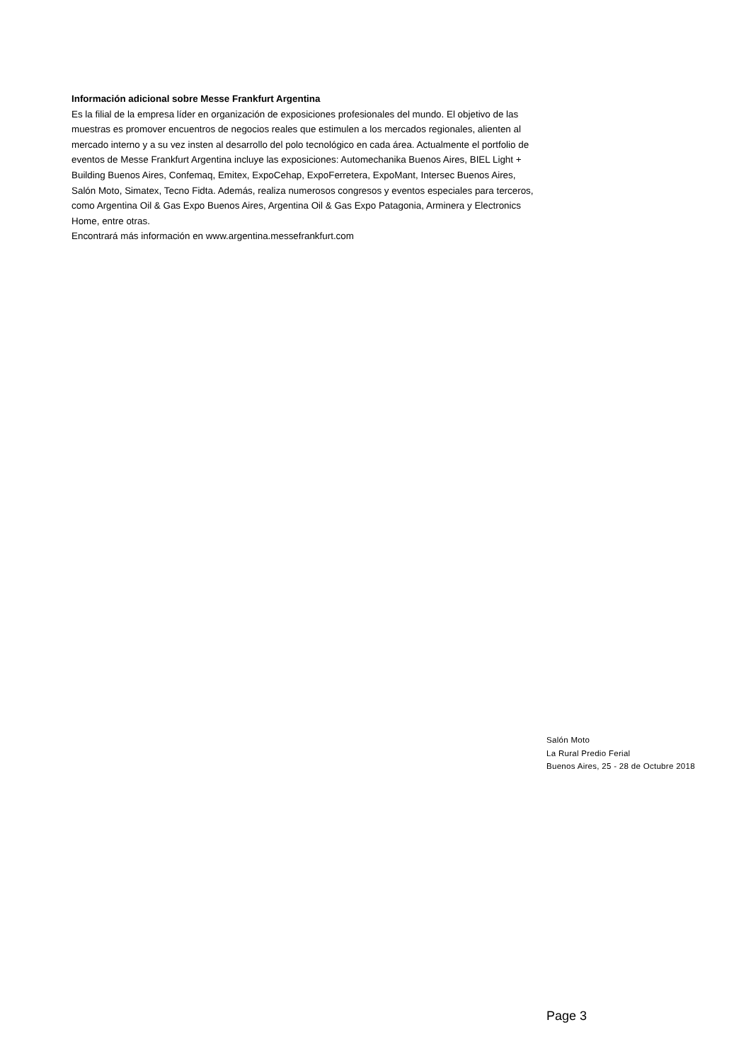Información adicional sobre Messe Frankfurt Argentina
Es la filial de la empresa líder en organización de exposiciones profesionales del mundo. El objetivo de las muestras es promover encuentros de negocios reales que estimulen a los mercados regionales, alienten al mercado interno y a su vez insten al desarrollo del polo tecnológico en cada área. Actualmente el portfolio de eventos de Messe Frankfurt Argentina incluye las exposiciones: Automechanika Buenos Aires, BIEL Light + Building Buenos Aires, Confemaq, Emitex, ExpoCehap, ExpoFerretera, ExpoMant, Intersec Buenos Aires, Salón Moto, Simatex, Tecno Fidta. Además, realiza numerosos congresos y eventos especiales para terceros, como Argentina Oil & Gas Expo Buenos Aires, Argentina Oil & Gas Expo Patagonia, Arminera y Electronics Home, entre otras.
Encontrará más información en www.argentina.messefrankfurt.com
Salón Moto
La Rural Predio Ferial
Buenos Aires, 25 - 28 de Octubre 2018
Page 3